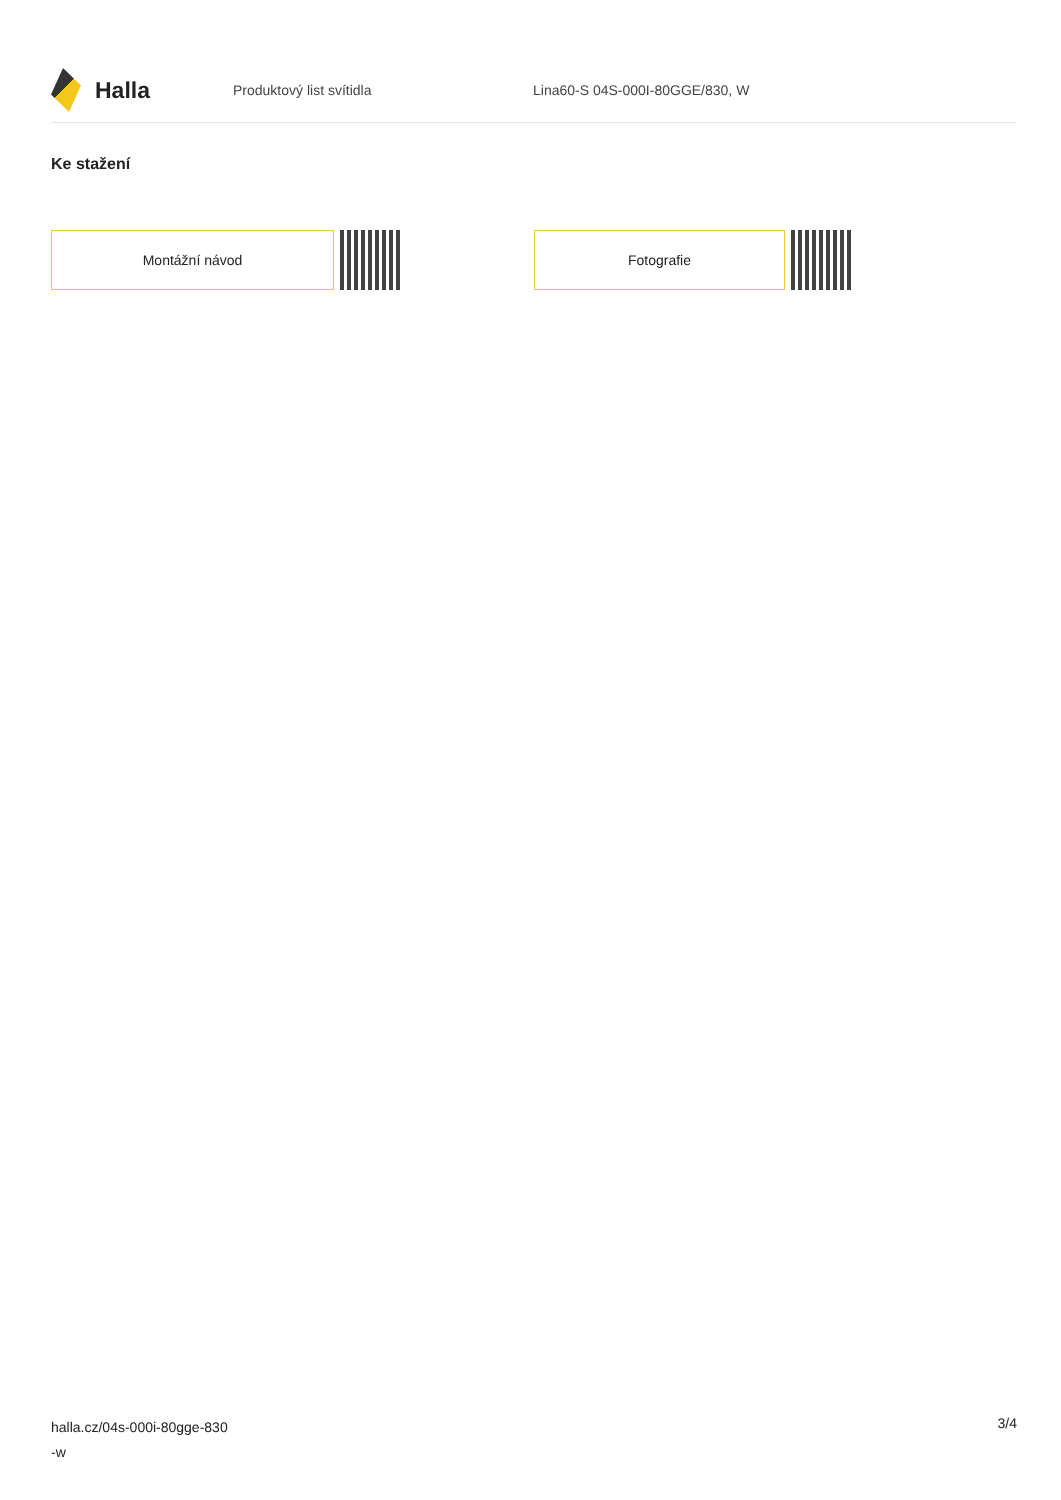Halla
Produktový list svítidla Lina60-S 04S-000I-80GGE/830, W
Ke stažení
Montážní návod Fotografie
halla.cz/04s-000i-80gge-830
-w
3/4